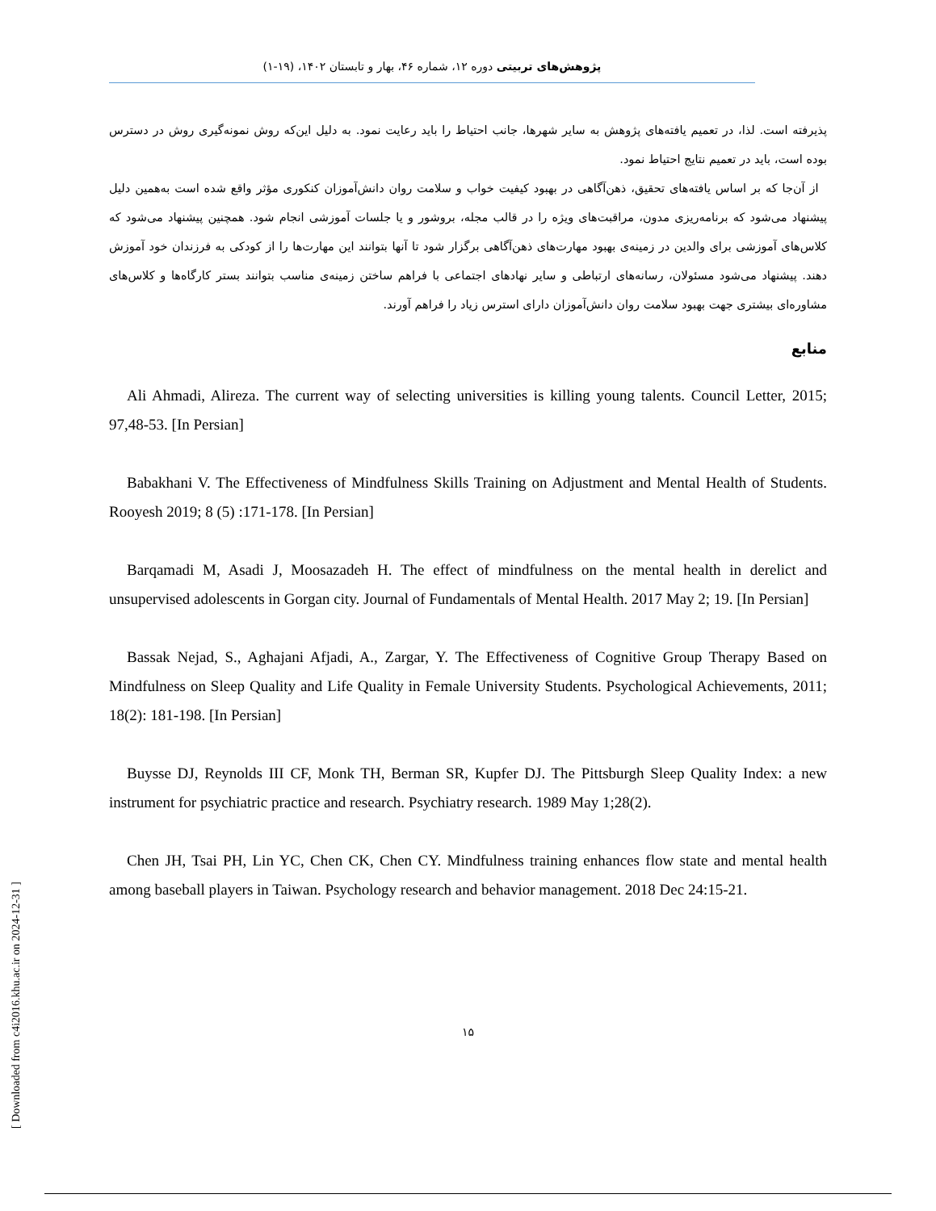پژوهش‌های تربیتی دوره ۱۲، شماره ۴۶، بهار و تابستان ۱۴۰۲، (۱۹-۱)
پذیرفته است. لذا، در تعمیم یافته‌های پژوهش به سایر شهرها، جانب احتیاط را باید رعایت نمود. به دلیل این‌که روش نمونه‌گیری روش در دسترس بوده است، باید در تعمیم نتایج احتیاط نمود.
از آن‌جا که بر اساس یافته‌های تحقیق، ذهن‌آگاهی در بهبود کیفیت خواب و سلامت روان دانش‌آموزان کنکوری مؤثر واقع شده است به‌همین دلیل پیشنهاد می‌شود که برنامه‌ریزی مدون، مراقبت‌های ویژه را در قالب مجله، بروشور و یا جلسات آموزشی انجام شود. همچنین پیشنهاد می‌شود که کلاس‌های آموزشی برای والدین در زمینه‌ی بهبود مهارت‌های ذهن‌آگاهی برگزار شود تا آنها بتوانند این مهارت‌ها را از کودکی به فرزندان خود آموزش دهند. پیشنهاد می‌شود مسئولان، رسانه‌های ارتباطی و سایر نهادهای اجتماعی با فراهم ساختن زمینه‌ی مناسب بتوانند بستر کارگاه‌ها و کلاس‌های مشاوره‌ای بیشتری جهت بهبود سلامت روان دانش‌آموزان دارای استرس زیاد را فراهم آورند.
منابع
Ali Ahmadi, Alireza. The current way of selecting universities is killing young talents. Council Letter, 2015; 97,48-53. [In Persian]
Babakhani V. The Effectiveness of Mindfulness Skills Training on Adjustment and Mental Health of Students. Rooyesh 2019; 8 (5) :171-178. [In Persian]
Barqamadi M, Asadi J, Moosazadeh H. The effect of mindfulness on the mental health in derelict and unsupervised adolescents in Gorgan city. Journal of Fundamentals of Mental Health. 2017 May 2; 19. [In Persian]
Bassak Nejad, S., Aghajani Afjadi, A., Zargar, Y. The Effectiveness of Cognitive Group Therapy Based on Mindfulness on Sleep Quality and Life Quality in Female University Students. Psychological Achievements, 2011; 18(2): 181-198. [In Persian]
Buysse DJ, Reynolds III CF, Monk TH, Berman SR, Kupfer DJ. The Pittsburgh Sleep Quality Index: a new instrument for psychiatric practice and research. Psychiatry research. 1989 May 1;28(2).
Chen JH, Tsai PH, Lin YC, Chen CK, Chen CY. Mindfulness training enhances flow state and mental health among baseball players in Taiwan. Psychology research and behavior management. 2018 Dec 24:15-21.
۱۵
[ Downloaded from c4i2016.khu.ac.ir on 2024-12-31 ]